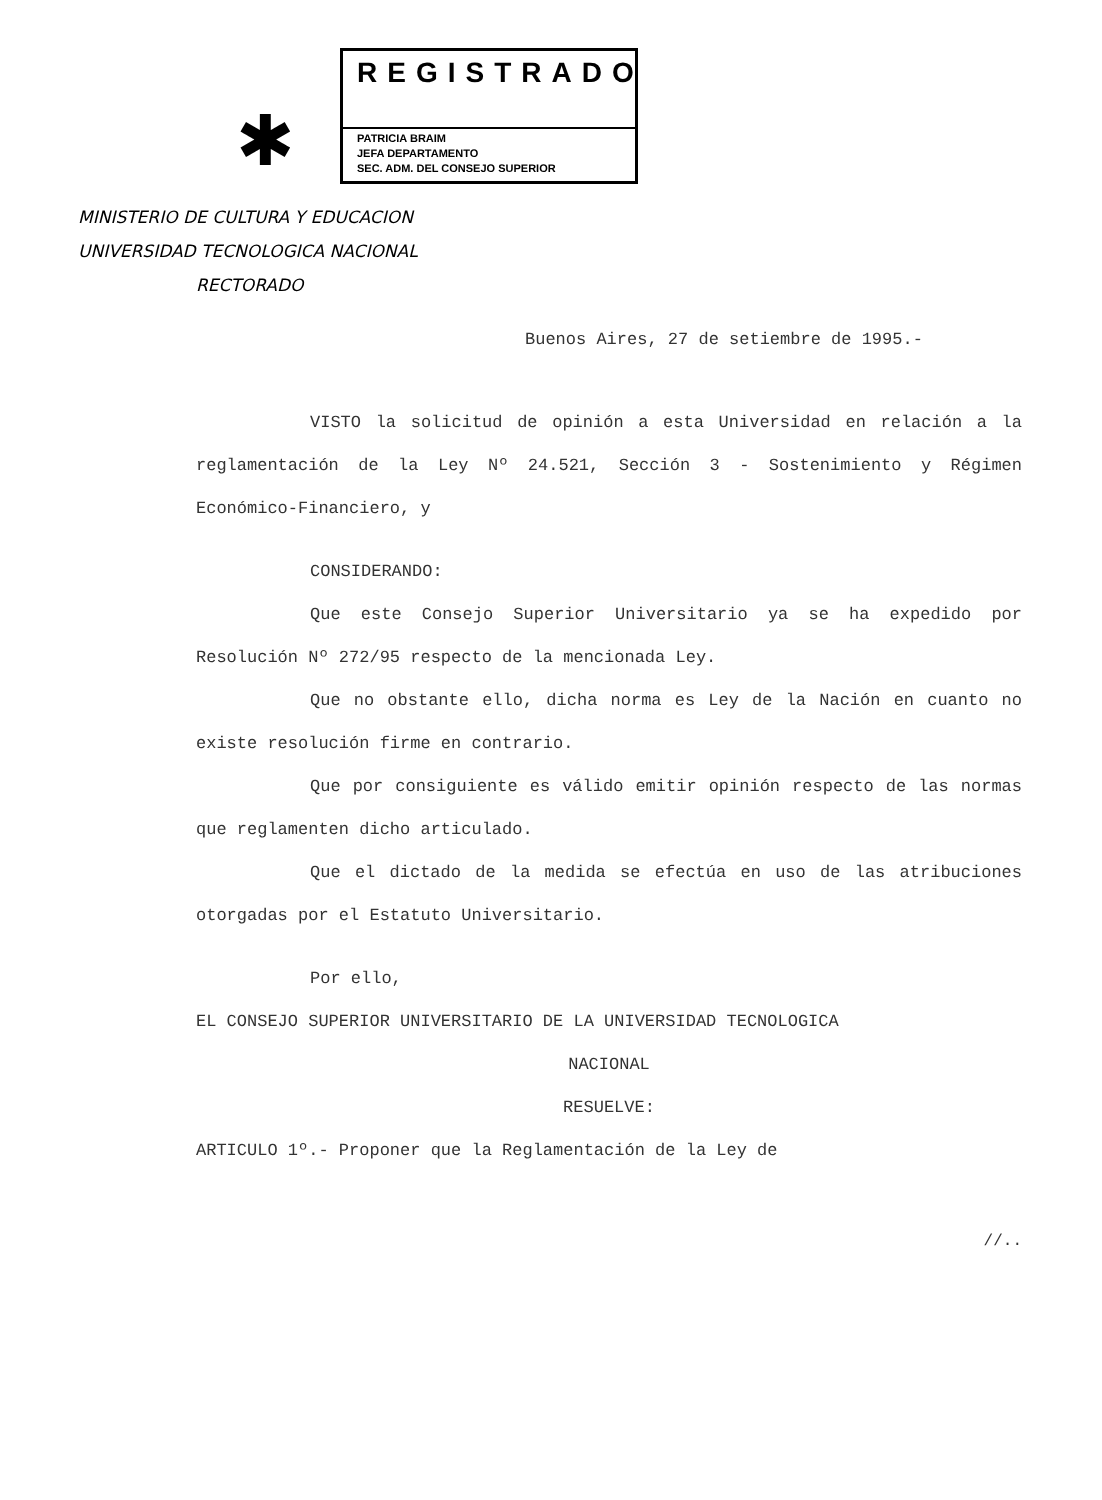✱
REGISTRADO
PATRICIA BRAIM
JEFA DEPARTAMENTO
SEC. ADM. DEL CONSEJO SUPERIOR
MINISTERIO DE CULTURA Y EDUCACION
UNIVERSIDAD TECNOLOGICA NACIONAL
RECTORADO
Buenos Aires, 27 de setiembre de 1995.-
VISTO la solicitud de opinión a esta Universidad en relación a la reglamentación de la Ley Nº 24.521, Sección 3 - Sostenimiento y Régimen Económico-Financiero, y
CONSIDERANDO:
Que este Consejo Superior Universitario ya se ha expedido por Resolución Nº 272/95 respecto de la mencionada Ley.
Que no obstante ello, dicha norma es Ley de la Nación en cuanto no existe resolución firme en contrario.
Que por consiguiente es válido emitir opinión respecto de las normas que reglamenten dicho articulado.
Que el dictado de la medida se efectúa en uso de las atribuciones otorgadas por el Estatuto Universitario.
Por ello,
EL CONSEJO SUPERIOR UNIVERSITARIO DE LA UNIVERSIDAD TECNOLOGICA
NACIONAL
RESUELVE:
ARTICULO 1º.- Proponer que la Reglamentación de la Ley de
//..